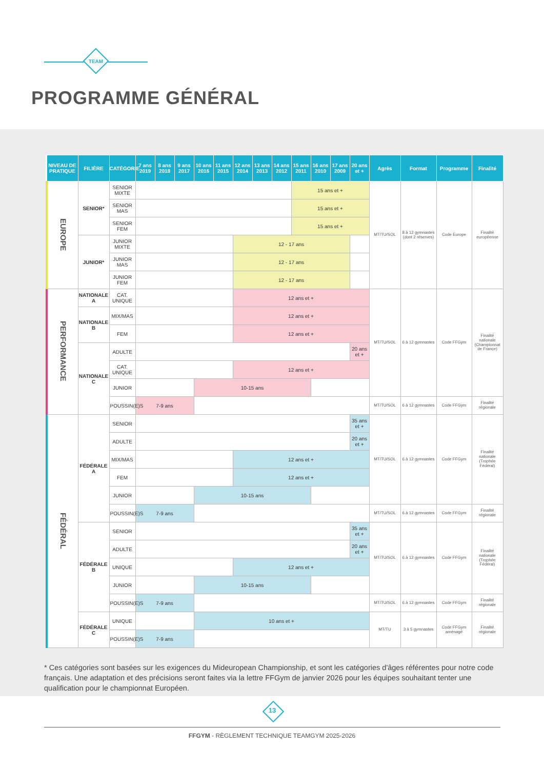TEAM
PROGRAMME GÉNÉRAL
| NIVEAU DE PRATIQUE | FILIÈRE | CATÉGORIE | 7 ans 2019 | 8 ans 2018 | 9 ans 2017 | 10 ans 2016 | 11 ans 2015 | 12 ans 2014 | 13 ans 2013 | 14 ans 2012 | 15 ans 2011 | 16 ans 2010 | 17 ans 2009 | 20 ans et + | Agrès | Format | Programme | Finalité |
| --- | --- | --- | --- | --- | --- | --- | --- | --- | --- | --- | --- | --- | --- | --- | --- | --- | --- | --- |
| EUROPE | SENIOR* | SENIOR MIXTE | | | | | | | | | 15 ans et + | | | | MT/TU/SOL | 8 à 12 gymnastes (dont 2 réserves) | Code Europe | Finalité européenne |
| | | SENIOR MAS | | | | | | | | | 15 ans et + | | | | | | | |
| | | SENIOR FEM | | | | | | | | | 15 ans et + | | | | | | | |
| | JUNIOR* | JUNIOR MIXTE | | | | | | 12 - 17 ans | | | | | | | | | | |
| | | JUNIOR MAS | | | | | | 12 - 17 ans | | | | | | | | | | |
| | | JUNIOR FEM | | | | | | 12 - 17 ans | | | | | | | | | | |
| PERFORMANCE | NATIONALE A | CAT. UNIQUE | | | | | | 12 ans et + | | | | | | | MT/TU/SOL | 6 à 12 gymnastes | Code FFGym | Finalité nationale (Championnat de France) |
| | NATIONALE B | MIX/MAS | | | | | | 12 ans et + | | | | | | | | | | |
| | | FEM | | | | | | 12 ans et + | | | | | | | | | | |
| | NATIONALE C | ADULTE | | | | | | | | | | | | 20 ans et + | | | | |
| | | CAT. UNIQUE | | | | | | 12 ans et + | | | | | | | | | | |
| | | JUNIOR | | | | 10-15 ans | | | | | | | | | | | | |
| | | POUSSIN(E)S | 7-9 ans | | | | | | | | | | | | MT/TU/SOL | 6 à 12 gymnastes | Code FFGym | Finalité régionale |
| FÉDÉRAL | FÉDÉRALE A | SENIOR | | | | | | | | | | | | 35 ans et + | MT/TU/SOL | 6 à 12 gymnastes | Code FFGym | Finalité nationale (Trophée Fédéral) |
| | | ADULTE | | | | | | | | | | | | 20 ans et + | | | | |
| | | MIX/MAS | | | | | | 12 ans et + | | | | | | | | | | |
| | | FEM | | | | | | 12 ans et + | | | | | | | | | | |
| | | JUNIOR | | | | 10-15 ans | | | | | | | | | | | | |
| | | POUSSIN(E)S | 7-9 ans | | | | | | | | | | | | MT/TU/SOL | 6 à 12 gymnastes | Code FFGym | Finalité régionale |
| | FÉDÉRALE B | SENIOR | | | | | | | | | | | | 35 ans et + | MT/TU/SOL | 6 à 12 gymnastes | Code FFGym | Finalité nationale (Trophée Fédéral) |
| | | ADULTE | | | | | | | | | | | | 20 ans et + | | | | |
| | | UNIQUE | | | | | | 12 ans et + | | | | | | | | | | |
| | | JUNIOR | | | | 10-15 ans | | | | | | | | | | | | |
| | | POUSSIN(E)S | 7-9 ans | | | | | | | | | | | | MT/TU/SOL | 6 à 12 gymnastes | Code FFGym | Finalité régionale |
| | FÉDÉRALE C | UNIQUE | | | | 10 ans et + | | | | | | | | | MT/TU | 3 à 5 gymnastes | Code FFGym aménagé | Finalité régionale |
| | | POUSSIN(E)S | 7-9 ans | | | | | | | | | | | | | | | |
* Ces catégories sont basées sur les exigences du Mideuropean Championship, et sont les catégories d'âges référentes pour notre code français. Une adaptation et des précisions seront faites via la lettre FFGym de janvier 2026 pour les équipes souhaitant tenter une qualification pour le championnat Européen.
13
FFGYM - RÈGLEMENT TECHNIQUE TEAMGYM 2025-2026